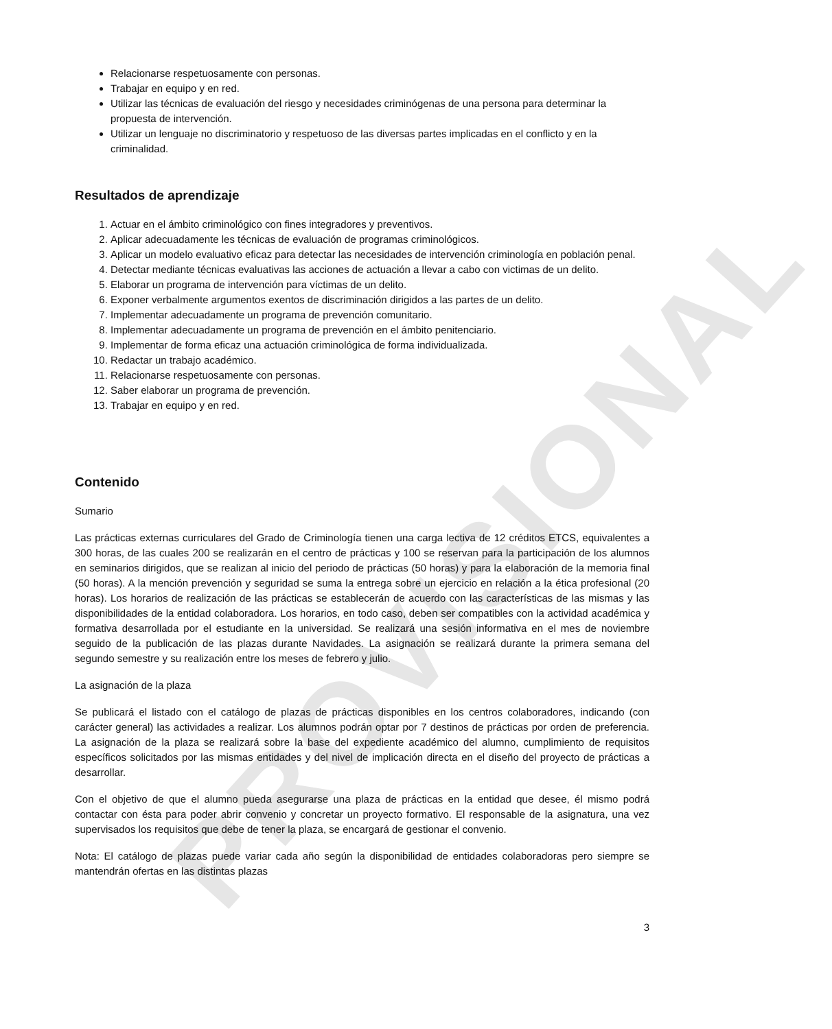PROVISIONAL
Relacionarse respetuosamente con personas.
Trabajar en equipo y en red.
Utilizar las técnicas de evaluación del riesgo y necesidades criminógenas de una persona para determinar la propuesta de intervención.
Utilizar un lenguaje no discriminatorio y respetuoso de las diversas partes implicadas en el conflicto y en la criminalidad.
Resultados de aprendizaje
1. Actuar en el ámbito criminológico con fines integradores y preventivos.
2. Aplicar adecuadamente les técnicas de evaluación de programas criminológicos.
3. Aplicar un modelo evaluativo eficaz para detectar las necesidades de intervención criminología en población penal.
4. Detectar mediante técnicas evaluativas las acciones de actuación a llevar a cabo con victimas de un delito.
5. Elaborar un programa de intervención para víctimas de un delito.
6. Exponer verbalmente argumentos exentos de discriminación dirigidos a las partes de un delito.
7. Implementar adecuadamente un programa de prevención comunitario.
8. Implementar adecuadamente un programa de prevención en el ámbito penitenciario.
9. Implementar de forma eficaz una actuación criminológica de forma individualizada.
10. Redactar un trabajo académico.
11. Relacionarse respetuosamente con personas.
12. Saber elaborar un programa de prevención.
13. Trabajar en equipo y en red.
Contenido
Sumario
Las prácticas externas curriculares del Grado de Criminología tienen una carga lectiva de 12 créditos ETCS, equivalentes a 300 horas, de las cuales 200 se realizarán en el centro de prácticas y 100 se reservan para la participación de los alumnos en seminarios dirigidos, que se realizan al inicio del periodo de prácticas (50 horas) y para la elaboración de la memoria final (50 horas). A la mención prevención y seguridad se suma la entrega sobre un ejercicio en relación a la ética profesional (20 horas). Los horarios de realización de las prácticas se establecerán de acuerdo con las características de las mismas y las disponibilidades de la entidad colaboradora. Los horarios, en todo caso, deben ser compatibles con la actividad académica y formativa desarrollada por el estudiante en la universidad. Se realizará una sesión informativa en el mes de noviembre seguido de la publicación de las plazas durante Navidades. La asignación se realizará durante la primera semana del segundo semestre y su realización entre los meses de febrero y julio.
La asignación de la plaza
Se publicará el listado con el catálogo de plazas de prácticas disponibles en los centros colaboradores, indicando (con carácter general) las actividades a realizar. Los alumnos podrán optar por 7 destinos de prácticas por orden de preferencia. La asignación de la plaza se realizará sobre la base del expediente académico del alumno, cumplimiento de requisitos específicos solicitados por las mismas entidades y del nivel de implicación directa en el diseño del proyecto de prácticas a desarrollar.
Con el objetivo de que el alumno pueda asegurarse una plaza de prácticas en la entidad que desee, él mismo podrá contactar con ésta para poder abrir convenio y concretar un proyecto formativo. El responsable de la asignatura, una vez supervisados los requisitos que debe de tener la plaza, se encargará de gestionar el convenio.
Nota: El catálogo de plazas puede variar cada año según la disponibilidad de entidades colaboradoras pero siempre se mantendrán ofertas en las distintas plazas
3